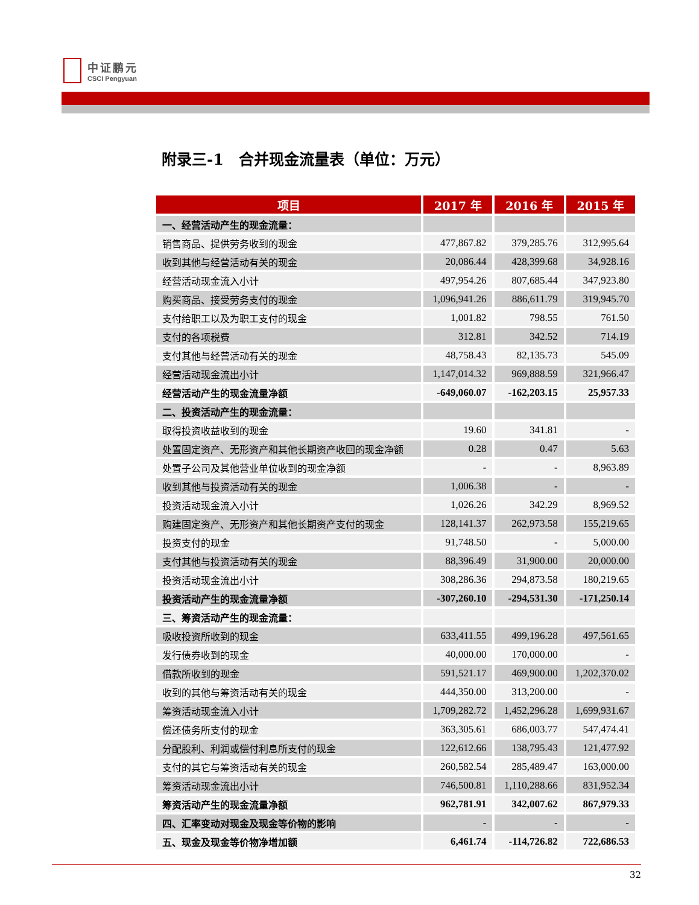中证鹏元
CSCI Pengyuan
附录三-1　合并现金流量表（单位：万元）
| 项目 | 2017 年 | 2016 年 | 2015 年 |
| --- | --- | --- | --- |
| 一、经营活动产生的现金流量： | | | |
| 销售商品、提供劳务收到的现金 | 477,867.82 | 379,285.76 | 312,995.64 |
| 收到其他与经营活动有关的现金 | 20,086.44 | 428,399.68 | 34,928.16 |
| 经营活动现金流入小计 | 497,954.26 | 807,685.44 | 347,923.80 |
| 购买商品、接受劳务支付的现金 | 1,096,941.26 | 886,611.79 | 319,945.70 |
| 支付给职工以及为职工支付的现金 | 1,001.82 | 798.55 | 761.50 |
| 支付的各项税费 | 312.81 | 342.52 | 714.19 |
| 支付其他与经营活动有关的现金 | 48,758.43 | 82,135.73 | 545.09 |
| 经营活动现金流出小计 | 1,147,014.32 | 969,888.59 | 321,966.47 |
| 经营活动产生的现金流量净额 | -649,060.07 | -162,203.15 | 25,957.33 |
| 二、投资活动产生的现金流量： | | | |
| 取得投资收益收到的现金 | 19.60 | 341.81 | - |
| 处置固定资产、无形资产和其他长期资产收回的现金净额 | 0.28 | 0.47 | 5.63 |
| 处置子公司及其他营业单位收到的现金净额 | - | - | 8,963.89 |
| 收到其他与投资活动有关的现金 | 1,006.38 | - | - |
| 投资活动现金流入小计 | 1,026.26 | 342.29 | 8,969.52 |
| 购建固定资产、无形资产和其他长期资产支付的现金 | 128,141.37 | 262,973.58 | 155,219.65 |
| 投资支付的现金 | 91,748.50 | - | 5,000.00 |
| 支付其他与投资活动有关的现金 | 88,396.49 | 31,900.00 | 20,000.00 |
| 投资活动现金流出小计 | 308,286.36 | 294,873.58 | 180,219.65 |
| 投资活动产生的现金流量净额 | -307,260.10 | -294,531.30 | -171,250.14 |
| 三、筹资活动产生的现金流量： | | | |
| 吸收投资所收到的现金 | 633,411.55 | 499,196.28 | 497,561.65 |
| 发行债券收到的现金 | 40,000.00 | 170,000.00 | - |
| 借款所收到的现金 | 591,521.17 | 469,900.00 | 1,202,370.02 |
| 收到的其他与筹资活动有关的现金 | 444,350.00 | 313,200.00 | - |
| 筹资活动现金流入小计 | 1,709,282.72 | 1,452,296.28 | 1,699,931.67 |
| 偿还债务所支付的现金 | 363,305.61 | 686,003.77 | 547,474.41 |
| 分配股利、利润或偿付利息所支付的现金 | 122,612.66 | 138,795.43 | 121,477.92 |
| 支付的其它与筹资活动有关的现金 | 260,582.54 | 285,489.47 | 163,000.00 |
| 筹资活动现金流出小计 | 746,500.81 | 1,110,288.66 | 831,952.34 |
| 筹资活动产生的现金流量净额 | 962,781.91 | 342,007.62 | 867,979.33 |
| 四、汇率变动对现金及现金等价物的影响 | - | - | - |
| 五、现金及现金等价物净增加额 | 6,461.74 | -114,726.82 | 722,686.53 |
32